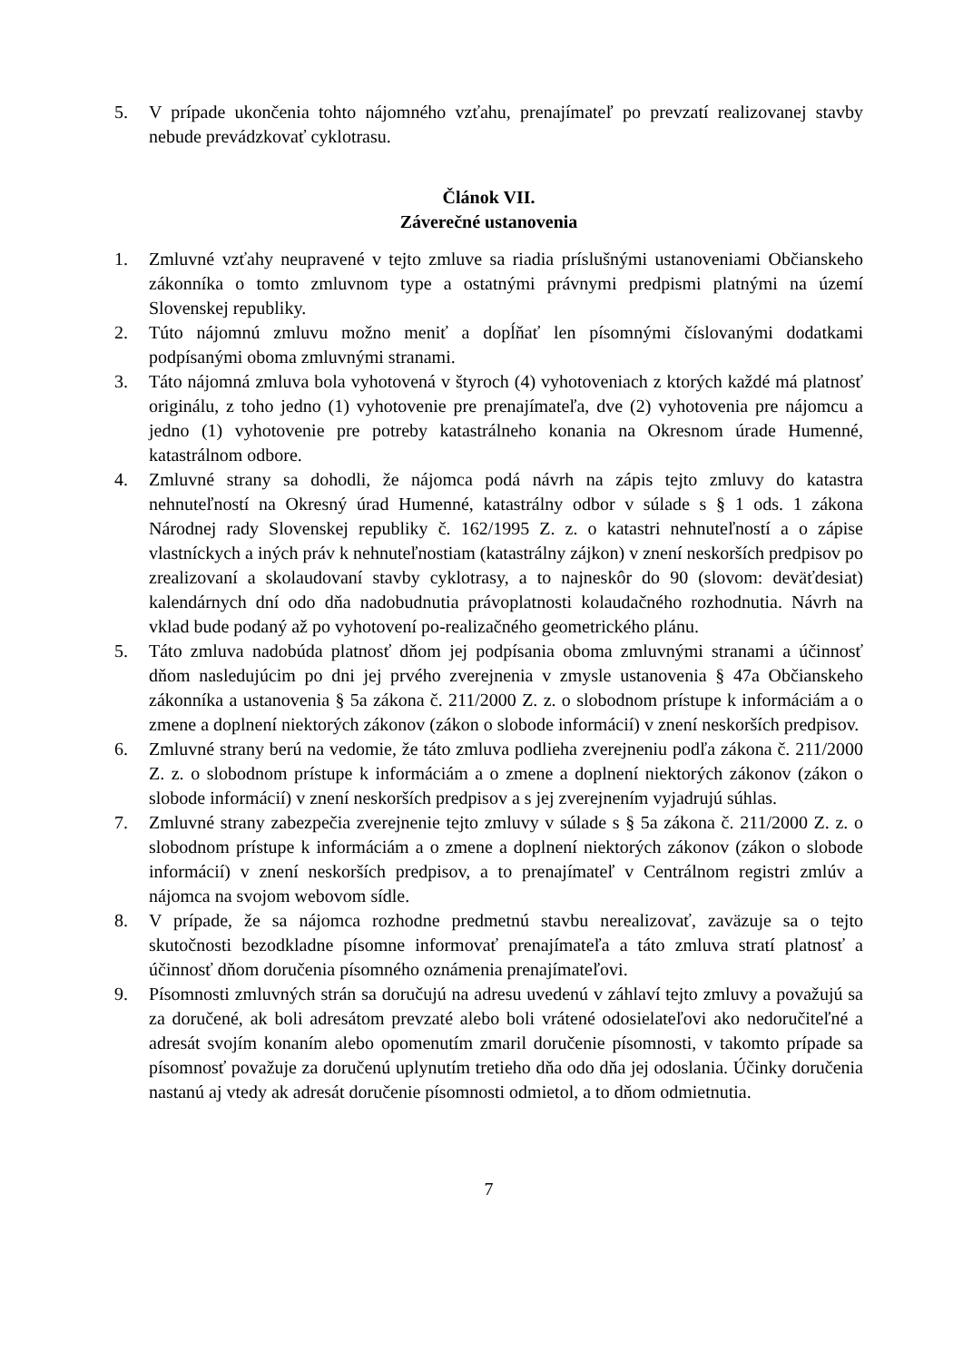5. V prípade ukončenia tohto nájomného vzťahu, prenajímateľ po prevzatí realizovanej stavby nebude prevádzkovať cyklotrasu.
Článok VII.
Záverečné ustanovenia
1. Zmluvné vzťahy neupravené v tejto zmluve sa riadia príslušnými ustanoveniami Občianskeho zákonníka o tomto zmluvnom type a ostatnými právnymi predpismi platnými na území Slovenskej republiky.
2. Túto nájomnú zmluvu možno meniť a dopĺňať len písomnými číslovanými dodatkami podpísanými oboma zmluvnými stranami.
3. Táto nájomná zmluva bola vyhotovená v štyroch (4) vyhotoveniach z ktorých každé má platnosť originálu, z toho jedno (1) vyhotovenie pre prenajímateľa, dve (2) vyhotovenia pre nájomcu a jedno (1) vyhotovenie pre potreby katastrálneho konania na Okresnom úrade Humenné, katastrálnom odbore.
4. Zmluvné strany sa dohodli, že nájomca podá návrh na zápis tejto zmluvy do katastra nehnuteľností na Okresný úrad Humenné, katastrálny odbor v súlade s § 1 ods. 1 zákona Národnej rady Slovenskej republiky č. 162/1995 Z. z. o katastri nehnuteľností a o zápise vlastníckych a iných práv k nehnuteľnostiam (katastrálny zájkon) v znení neskorších predpisov po zrealizovaní a skolaudovaní stavby cyklotrasy, a to najneskôr do 90 (slovom: deväťdesiat) kalendárnych dní odo dňa nadobudnutia právoplatnosti kolaudačného rozhodnutia. Návrh na vklad bude podaný až po vyhotovení po-realizačného geometrického plánu.
5. Táto zmluva nadobúda platnosť dňom jej podpísania oboma zmluvnými stranami a účinnosť dňom nasledujúcim po dni jej prvého zverejnenia v zmysle ustanovenia § 47a Občianskeho zákonníka a ustanovenia § 5a zákona č. 211/2000 Z. z. o slobodnom prístupe k informáciám a o zmene a doplnení niektorých zákonov (zákon o slobode informácií) v znení neskorších predpisov.
6. Zmluvné strany berú na vedomie, že táto zmluva podlieha zverejneniu podľa zákona č. 211/2000 Z. z. o slobodnom prístupe k informáciám a o zmene a doplnení niektorých zákonov (zákon o slobode informácií) v znení neskorších predpisov a s jej zverejnením vyjadrujú súhlas.
7. Zmluvné strany zabezpečia zverejnenie tejto zmluvy v súlade s § 5a zákona č. 211/2000 Z. z. o slobodnom prístupe k informáciám a o zmene a doplnení niektorých zákonov (zákon o slobode informácií) v znení neskorších predpisov, a to prenajímateľ v Centrálnom registri zmlúv a nájomca na svojom webovom sídle.
8. V prípade, že sa nájomca rozhodne predmetnú stavbu nerealizovať, zaväzuje sa o tejto skutočnosti bezodkladne písomne informovať prenajímateľa a táto zmluva stratí platnosť a účinnosť dňom doručenia písomného oznámenia prenajímateľovi.
9. Písomnosti zmluvných strán sa doručujú na adresu uvedenú v záhlaví tejto zmluvy a považujú sa za doručené, ak boli adresátom prevzaté alebo boli vrátené odosielateľovi ako nedoručiteľné a adresát svojím konaním alebo opomenutím zmaril doručenie písomnosti, v takomto prípade sa písomnosť považuje za doručenú uplynutím tretieho dňa odo dňa jej odoslania. Účinky doručenia nastanú aj vtedy ak adresát doručenie písomnosti odmietol, a to dňom odmietnutia.
7